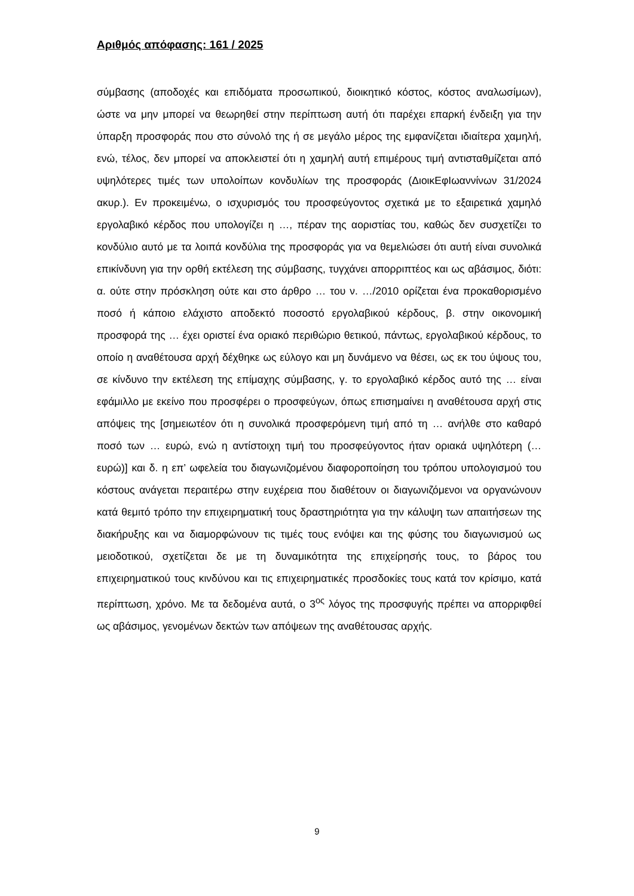Αριθμός απόφασης: 161 / 2025
σύμβασης (αποδοχές και επιδόματα προσωπικού, διοικητικό κόστος, κόστος αναλωσίμων), ώστε να μην μπορεί να θεωρηθεί στην περίπτωση αυτή ότι παρέχει επαρκή ένδειξη για την ύπαρξη προσφοράς που στο σύνολό της ή σε μεγάλο μέρος της εμφανίζεται ιδιαίτερα χαμηλή, ενώ, τέλος, δεν μπορεί να αποκλειστεί ότι η χαμηλή αυτή επιμέρους τιμή αντισταθμίζεται από υψηλότερες τιμές των υπολοίπων κονδυλίων της προσφοράς (ΔιοικΕφΙωαννίνων 31/2024 ακυρ.). Εν προκειμένω, ο ισχυρισμός του προσφεύγοντος σχετικά με το εξαιρετικά χαμηλό εργολαβικό κέρδος που υπολογίζει η …, πέραν της αοριστίας του, καθώς δεν συσχετίζει το κονδύλιο αυτό με τα λοιπά κονδύλια της προσφοράς για να θεμελιώσει ότι αυτή είναι συνολικά επικίνδυνη για την ορθή εκτέλεση της σύμβασης, τυγχάνει απορριπτέος και ως αβάσιμος, διότι: α. ούτε στην πρόσκληση ούτε και στο άρθρο … του ν. …/2010 ορίζεται ένα προκαθορισμένο ποσό ή κάποιο ελάχιστο αποδεκτό ποσοστό εργολαβικού κέρδους, β. στην οικονομική προσφορά της … έχει οριστεί ένα οριακό περιθώριο θετικού, πάντως, εργολαβικού κέρδους, το οποίο η αναθέτουσα αρχή δέχθηκε ως εύλογο και μη δυνάμενο να θέσει, ως εκ του ύψους του, σε κίνδυνο την εκτέλεση της επίμαχης σύμβασης, γ. το εργολαβικό κέρδος αυτό της … είναι εφάμιλλο με εκείνο που προσφέρει ο προσφεύγων, όπως επισημαίνει η αναθέτουσα αρχή στις απόψεις της [σημειωτέον ότι η συνολικά προσφερόμενη τιμή από τη … ανήλθε στο καθαρό ποσό των … ευρώ, ενώ η αντίστοιχη τιμή του προσφεύγοντος ήταν οριακά υψηλότερη (… ευρώ)] και δ. η επ’ ωφελεία του διαγωνιζομένου διαφοροποίηση του τρόπου υπολογισμού του κόστους ανάγεται περαιτέρω στην ευχέρεια που διαθέτουν οι διαγωνιζόμενοι να οργανώνουν κατά θεμιτό τρόπο την επιχειρηματική τους δραστηριότητα για την κάλυψη των απαιτήσεων της διακήρυξης και να διαμορφώνουν τις τιμές τους ενόψει και της φύσης του διαγωνισμού ως μειοδοτικού, σχετίζεται δε με τη δυναμικότητα της επιχείρησής τους, το βάρος του επιχειρηματικού τους κινδύνου και τις επιχειρηματικές προσδοκίες τους κατά τον κρίσιμο, κατά περίπτωση, χρόνο. Με τα δεδομένα αυτά, ο 3<sup>ος</sup> λόγος της προσφυγής πρέπει να απορριφθεί ως αβάσιμος, γενομένων δεκτών των απόψεων της αναθέτουσας αρχής.
9